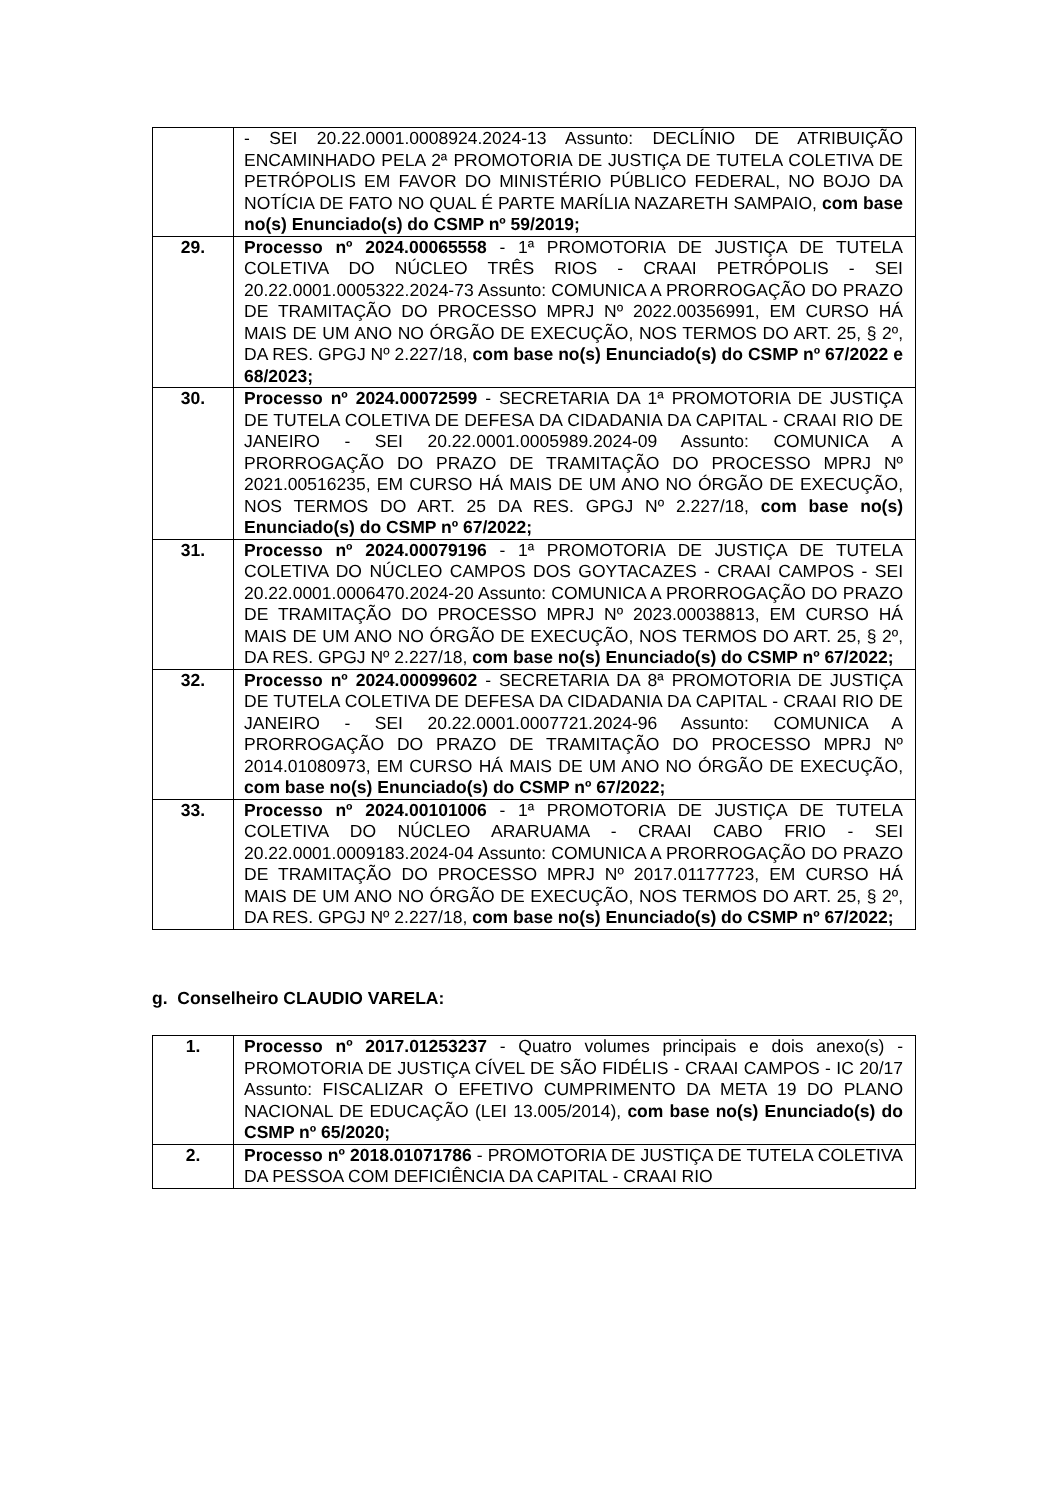| | - SEI 20.22.0001.0008924.2024-13 Assunto: DECLÍNIO DE ATRIBUIÇÃO ENCAMINHADO PELA 2ª PROMOTORIA DE JUSTIÇA DE TUTELA COLETIVA DE PETRÓPOLIS EM FAVOR DO MINISTÉRIO PÚBLICO FEDERAL, NO BOJO DA NOTÍCIA DE FATO NO QUAL É PARTE MARÍLIA NAZARETH SAMPAIO, com base no(s) Enunciado(s) do CSMP nº 59/2019; |
| 29. | Processo nº 2024.00065558 - 1ª PROMOTORIA DE JUSTIÇA DE TUTELA COLETIVA DO NÚCLEO TRÊS RIOS - CRAAI PETRÓPOLIS - SEI 20.22.0001.0005322.2024-73 Assunto: COMUNICA A PRORROGAÇÃO DO PRAZO DE TRAMITAÇÃO DO PROCESSO MPRJ Nº 2022.00356991, EM CURSO HÁ MAIS DE UM ANO NO ÓRGÃO DE EXECUÇÃO, NOS TERMOS DO ART. 25, § 2º, DA RES. GPGJ Nº 2.227/18, com base no(s) Enunciado(s) do CSMP nº 67/2022 e 68/2023; |
| 30. | Processo nº 2024.00072599 - SECRETARIA DA 1ª PROMOTORIA DE JUSTIÇA DE TUTELA COLETIVA DE DEFESA DA CIDADANIA DA CAPITAL - CRAAI RIO DE JANEIRO - SEI 20.22.0001.0005989.2024-09 Assunto: COMUNICA A PRORROGAÇÃO DO PRAZO DE TRAMITAÇÃO DO PROCESSO MPRJ Nº 2021.00516235, EM CURSO HÁ MAIS DE UM ANO NO ÓRGÃO DE EXECUÇÃO, NOS TERMOS DO ART. 25 DA RES. GPGJ Nº 2.227/18, com base no(s) Enunciado(s) do CSMP nº 67/2022; |
| 31. | Processo nº 2024.00079196 - 1ª PROMOTORIA DE JUSTIÇA DE TUTELA COLETIVA DO NÚCLEO CAMPOS DOS GOYTACAZES - CRAAI CAMPOS - SEI 20.22.0001.0006470.2024-20 Assunto: COMUNICA A PRORROGAÇÃO DO PRAZO DE TRAMITAÇÃO DO PROCESSO MPRJ Nº 2023.00038813, EM CURSO HÁ MAIS DE UM ANO NO ÓRGÃO DE EXECUÇÃO, NOS TERMOS DO ART. 25, § 2º, DA RES. GPGJ Nº 2.227/18, com base no(s) Enunciado(s) do CSMP nº 67/2022; |
| 32. | Processo nº 2024.00099602 - SECRETARIA DA 8ª PROMOTORIA DE JUSTIÇA DE TUTELA COLETIVA DE DEFESA DA CIDADANIA DA CAPITAL - CRAAI RIO DE JANEIRO - SEI 20.22.0001.0007721.2024-96 Assunto: COMUNICA A PRORROGAÇÃO DO PRAZO DE TRAMITAÇÃO DO PROCESSO MPRJ Nº 2014.01080973, EM CURSO HÁ MAIS DE UM ANO NO ÓRGÃO DE EXECUÇÃO, com base no(s) Enunciado(s) do CSMP nº 67/2022; |
| 33. | Processo nº 2024.00101006 - 1ª PROMOTORIA DE JUSTIÇA DE TUTELA COLETIVA DO NÚCLEO ARARUAMA - CRAAI CABO FRIO - SEI 20.22.0001.0009183.2024-04 Assunto: COMUNICA A PRORROGAÇÃO DO PRAZO DE TRAMITAÇÃO DO PROCESSO MPRJ Nº 2017.01177723, EM CURSO HÁ MAIS DE UM ANO NO ÓRGÃO DE EXECUÇÃO, NOS TERMOS DO ART. 25, § 2º, DA RES. GPGJ Nº 2.227/18, com base no(s) Enunciado(s) do CSMP nº 67/2022; |
g. Conselheiro CLAUDIO VARELA:
| 1. | Processo nº 2017.01253237 - Quatro volumes principais e dois anexo(s) - PROMOTORIA DE JUSTIÇA CÍVEL DE SÃO FIDÉLIS - CRAAI CAMPOS - IC 20/17 Assunto: FISCALIZAR O EFETIVO CUMPRIMENTO DA META 19 DO PLANO NACIONAL DE EDUCAÇÃO (LEI 13.005/2014), com base no(s) Enunciado(s) do CSMP nº 65/2020; |
| 2. | Processo nº 2018.01071786 - PROMOTORIA DE JUSTIÇA DE TUTELA COLETIVA DA PESSOA COM DEFICIÊNCIA DA CAPITAL - CRAAI RIO |